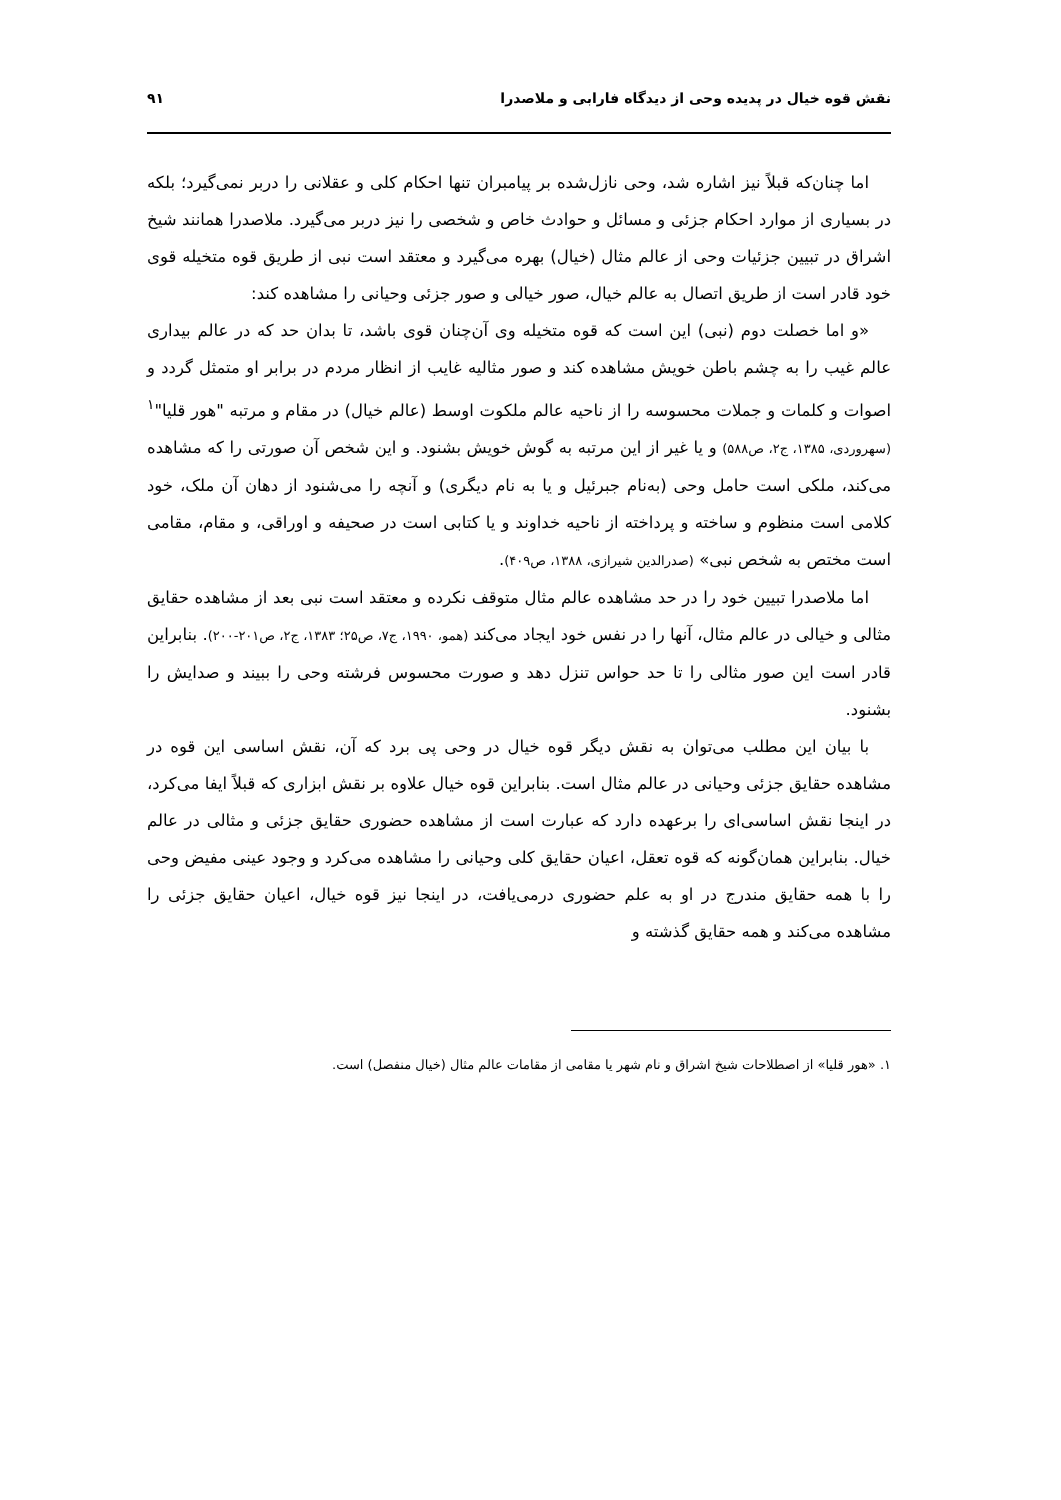نقش قوه خیال در پدیده وحی از دیدگاه فارابی و ملاصدرا
۹۱
اما چنان‌که قبلاً نیز اشاره شد، وحی نازل‌شده بر پیامبران تنها احکام کلی و عقلانی را دربر نمی‌گیرد؛ بلکه در بسیاری از موارد احکام جزئی و مسائل و حوادث خاص و شخصی را نیز دربر می‌گیرد. ملاصدرا همانند شیخ اشراق در تبیین جزئیات وحی از عالم مثال (خیال) بهره می‌گیرد و معتقد است نبی از طریق قوه متخیله قوی خود قادر است از طریق اتصال به عالم خیال، صور خیالی و صور جزئی وحیانی را مشاهده کند:
«و اما خصلت دوم (نبی) این است که قوه متخیله وی آن‌چنان قوی باشد، تا بدان حد که در عالم بیداری عالم غیب را به چشم باطن خویش مشاهده کند و صور مثالیه غایب از انظار مردم در برابر او متمثل گردد و اصوات و کلمات و جملات محسوسه را از ناحیه عالم ملکوت اوسط (عالم خیال) در مقام و مرتبه "هور قلیا"<sup>۱</sup> (سهروردی، ۱۳۸۵، ج۲، ص۵۸۸) و یا غیر از این مرتبه به گوش خویش بشنود. و این شخص آن صورتی را که مشاهده می‌کند، ملکی است حامل وحی (به‌نام جبرئیل و یا به نام دیگری) و آنچه را می‌شنود از دهان آن ملک، خود کلامی است منظوم و ساخته و پرداخته از ناحیه خداوند و یا کتابی است در صحیفه و اوراقی، و مقام، مقامی است مختص به شخص نبی» (صدرالدین شیرازی، ۱۳۸۸، ص۴۰۹).
اما ملاصدرا تبیین خود را در حد مشاهده عالم مثال متوقف نکرده و معتقد است نبی بعد از مشاهده حقایق مثالی و خیالی در عالم مثال، آنها را در نفس خود ایجاد می‌کند (همو، ۱۹۹۰، ج۷، ص۲۵؛ ۱۳۸۳، ج۲، ص۲۰۱-۲۰۰). بنابراین قادر است این صور مثالی را تا حد حواس تنزل دهد و صورت محسوس فرشته وحی را ببیند و صدایش را بشنود.
با بیان این مطلب می‌توان به نقش دیگر قوه خیال در وحی پی برد که آن، نقش اساسی این قوه در مشاهده حقایق جزئی وحیانی در عالم مثال است. بنابراین قوه خیال علاوه بر نقش ابزاری که قبلاً ایفا می‌کرد، در اینجا نقش اساسی‌ای را برعهده دارد که عبارت است از مشاهده حضوری حقایق جزئی و مثالی در عالم خیال. بنابراین همان‌گونه که قوه تعقل، اعیان حقایق کلی وحیانی را مشاهده می‌کرد و وجود عینی مفیض وحی را با همه حقایق مندرج در او به علم حضوری درمی‌یافت، در اینجا نیز قوه خیال، اعیان حقایق جزئی را مشاهده می‌کند و همه حقایق گذشته و
۱. «هور قلیا» از اصطلاحات شیخ اشراق و نام شهر یا مقامی از مقامات عالم مثال (خیال منفصل) است.